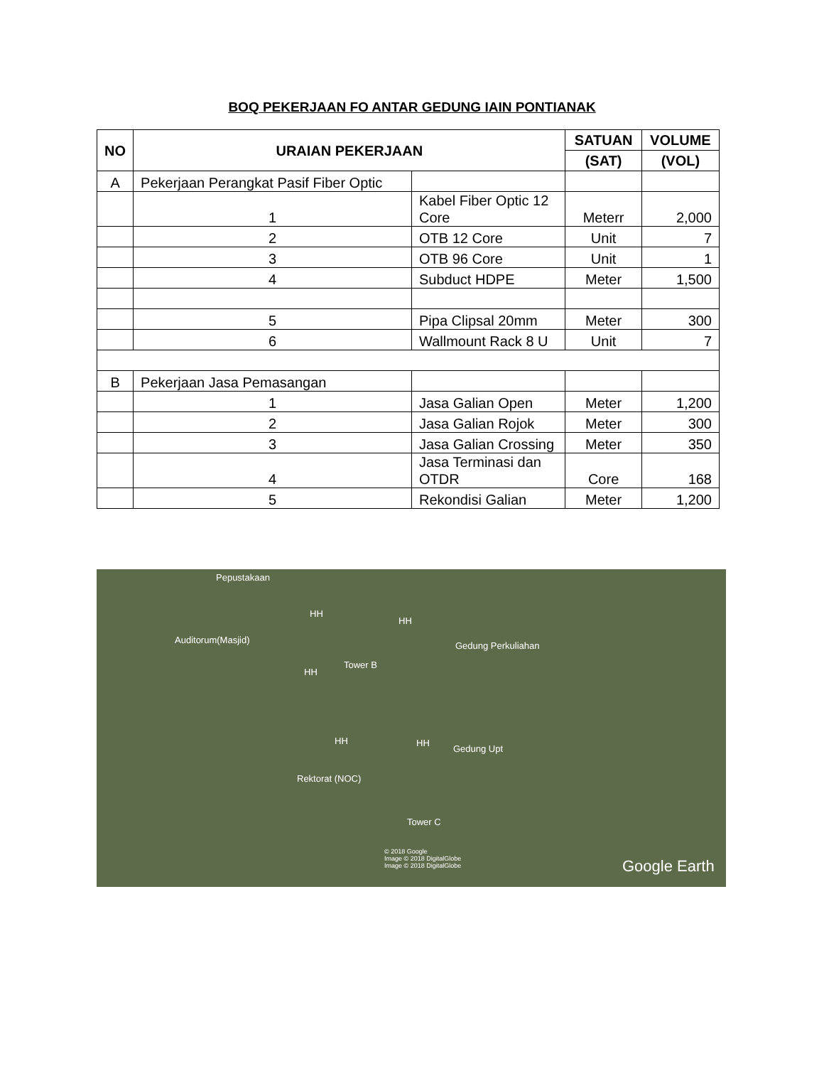BOQ PEKERJAAN FO ANTAR GEDUNG IAIN PONTIANAK
| NO | URAIAN PEKERJAAN | | SATUAN | VOLUME |
| --- | --- | --- | --- | --- |
| | | | (SAT) | (VOL) |
| A | Pekerjaan Perangkat Pasif Fiber Optic | | | |
| | 1 | Kabel Fiber Optic 12 Core | Meterr | 2,000 |
| | 2 | OTB 12 Core | Unit | 7 |
| | 3 | OTB 96 Core | Unit | 1 |
| | 4 | Subduct HDPE | Meter | 1,500 |
| | 5 | Pipa Clipsal 20mm | Meter | 300 |
| | 6 | Wallmount Rack 8 U | Unit | 7 |
| B | Pekerjaan Jasa Pemasangan | | | |
| | 1 | Jasa Galian Open | Meter | 1,200 |
| | 2 | Jasa Galian Rojok | Meter | 300 |
| | 3 | Jasa Galian Crossing | Meter | 350 |
| | 4 | Jasa Terminasi dan OTDR | Core | 168 |
| | 5 | Rekondisi Galian | Meter | 1,200 |
Pepustakaan
Auditorum(Masjid)
HH
HH
Gedung Perkuliahan
Tower B
HH
HH HH
Gedung Upt
Rektorat (NOC)
Tower C
© 2018 Google
Image © 2018 DigitalGlobe
Image © 2018 DigitalGlobe Google Earth